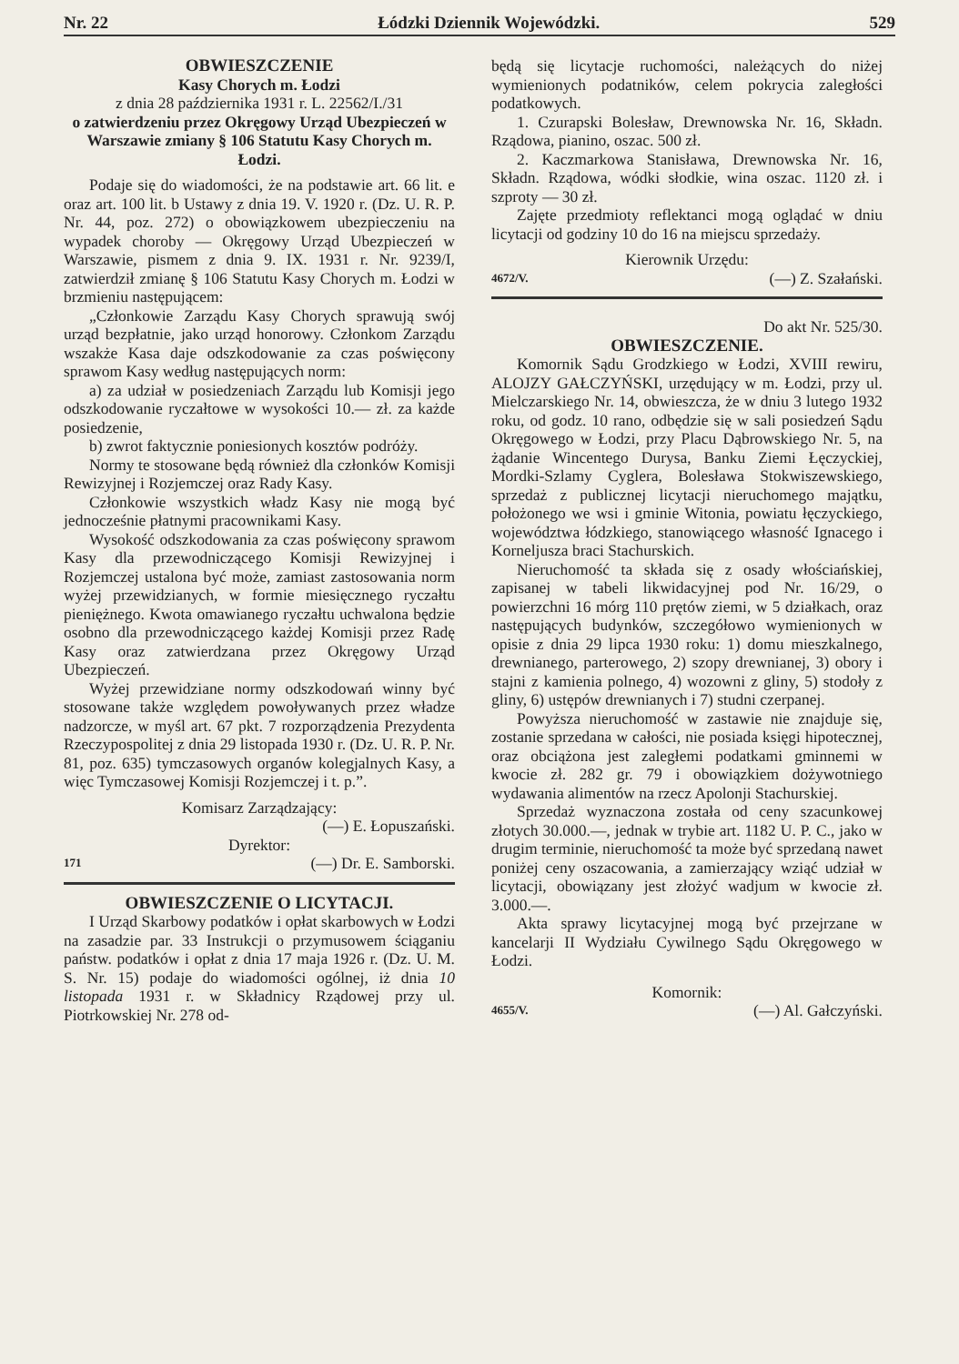Nr. 22 Łódzki Dziennik Wojewódzki. 529
OBWIESZCZENIE
Kasy Chorych m. Łodzi
z dnia 28 października 1931 r. L. 22562/I./31
o zatwierdzeniu przez Okręgowy Urząd Ubezpieczeń w Warszawie zmiany § 106 Statutu Kasy Chorych m. Łodzi.
Podaje się do wiadomości, że na podstawie art. 66 lit. e oraz art. 100 lit. b Ustawy z dnia 19. V. 1920 r. (Dz. U. R. P. Nr. 44, poz. 272) o obowiązkowem ubezpieczeniu na wypadek choroby — Okręgowy Urząd Ubezpieczeń w Warszawie, pismem z dnia 9. IX. 1931 r. Nr. 9239/I, zatwierdził zmianę § 106 Statutu Kasy Chorych m. Łodzi w brzmieniu następującem:
„Członkowie Zarządu Kasy Chorych sprawują swój urząd bezpłatnie, jako urząd honorowy. Członkom Zarządu wszakże Kasa daje odszkodowanie za czas poświęcony sprawom Kasy według następujących norm:
a) za udział w posiedzeniach Zarządu lub Komisji jego odszkodowanie ryczałtowe w wysokości 10.— zł. za każde posiedzenie,
b) zwrot faktycznie poniesionych kosztów podróży.
Normy te stosowane będą również dla członków Komisji Rewizyjnej i Rozjemczej oraz Rady Kasy.
Członkowie wszystkich władz Kasy nie mogą być jednocześnie płatnymi pracownikami Kasy.
Wysokość odszkodowania za czas poświęcony sprawom Kasy dla przewodniczącego Komisji Rewizyjnej i Rozjemczej ustalona być może, zamiast zastosowania norm wyżej przewidzianych, w formie miesięcznego ryczałtu pieniężnego. Kwota omawianego ryczałtu uchwalona będzie osobno dla przewodniczącego każdej Komisji przez Radę Kasy oraz zatwierdzana przez Okręgowy Urząd Ubezpieczeń.
Wyżej przewidziane normy odszkodowań winny być stosowane także względem powoływanych przez władze nadzorcze, w myśl art. 67 pkt. 7 rozporządzenia Prezydenta Rzeczypospolitej z dnia 29 listopada 1930 r. (Dz. U. R. P. Nr. 81, poz. 635) tymczasowych organów kolegjalnych Kasy, a więc Tymczasowej Komisji Rozjemczej i t. p.”.
Komisarz Zarządzający:
(—) E. Łopuszański.
Dyrektor:
171 (—) Dr. E. Samborski.
OBWIESZCZENIE O LICYTACJI.
I Urząd Skarbowy podatków i opłat skarbowych w Łodzi na zasadzie par. 33 Instrukcji o przymusowem ściąganiu państw. podatków i opłat z dnia 17 maja 1926 r. (Dz. U. M. S. Nr. 15) podaje do wiadomości ogólnej, iż dnia 10 listopada 1931 r. w Składnicy Rządowej przy ul. Piotrkowskiej Nr. 278 od-
będą się licytacje ruchomości, należących do niżej wymienionych podatników, celem pokrycia zaległości podatkowych.
1. Czurapski Bolesław, Drewnowska Nr. 16, Składn. Rządowa, pianino, oszac. 500 zł.
2. Kaczmarkowa Stanisława, Drewnowska Nr. 16, Składn. Rządowa, wódki słodkie, wina oszac. 1120 zł. i szproty — 30 zł.
Zajęte przedmioty reflektanci mogą oglądać w dniu licytacji od godziny 10 do 16 na miejscu sprzedaży.
Kierownik Urzędu:
4672/V. (—) Z. Szałański.
Do akt Nr. 525/30.
OBWIESZCZENIE.
Komornik Sądu Grodzkiego w Łodzi, XVIII rewiru, ALOJZY GAŁCZYŃSKI, urzędujący w m. Łodzi, przy ul. Mielczarskiego Nr. 14, obwieszcza, że w dniu 3 lutego 1932 roku, od godz. 10 rano, odbędzie się w sali posiedzeń Sądu Okręgowego w Łodzi, przy Placu Dąbrowskiego Nr. 5, na żądanie Wincentego Durysa, Banku Ziemi Łęczyckiej, Mordki-Szlamy Cyglera, Bolesława Stokwiszewskiego, sprzedaż z publicznej licytacji nieruchomego majątku, położonego we wsi i gminie Witonia, powiatu łęczyckiego, województwa łódzkiego, stanowiącego własność Ignacego i Korneljusza braci Stachurskich.
Nieruchomość ta składa się z osady włościańskiej, zapisanej w tabeli likwidacyjnej pod Nr. 16/29, o powierzchni 16 mórg 110 prętów ziemi, w 5 działkach, oraz następujących budynków, szczegółowo wymienionych w opisie z dnia 29 lipca 1930 roku: 1) domu mieszkalnego, drewnianego, parterowego, 2) szopy drewnianej, 3) obory i stajni z kamienia polnego, 4) wozowni z gliny, 5) stodoły z gliny, 6) ustępów drewnianych i 7) studni czerpanej.
Powyższa nieruchomość w zastawie nie znajduje się, zostanie sprzedana w całości, nie posiada księgi hipotecznej, oraz obciążona jest zaległemi podatkami gminnemi w kwocie zł. 282 gr. 79 i obowiązkiem dożywotniego wydawania alimentów na rzecz Apolonji Stachurskiej.
Sprzedaż wyznaczona została od ceny szacunkowej złotych 30.000.—, jednak w trybie art. 1182 U. P. C., jako w drugim terminie, nieruchomość ta może być sprzedaną nawet poniżej ceny oszacowania, a zamierzający wziąć udział w licytacji, obowiązany jest złożyć wadjum w kwocie zł. 3.000.—.
Akta sprawy licytacyjnej mogą być przejrzane w kancelarji II Wydziału Cywilnego Sądu Okręgowego w Łodzi.
Komornik:
4655/V. (—) Al. Gałczyński.